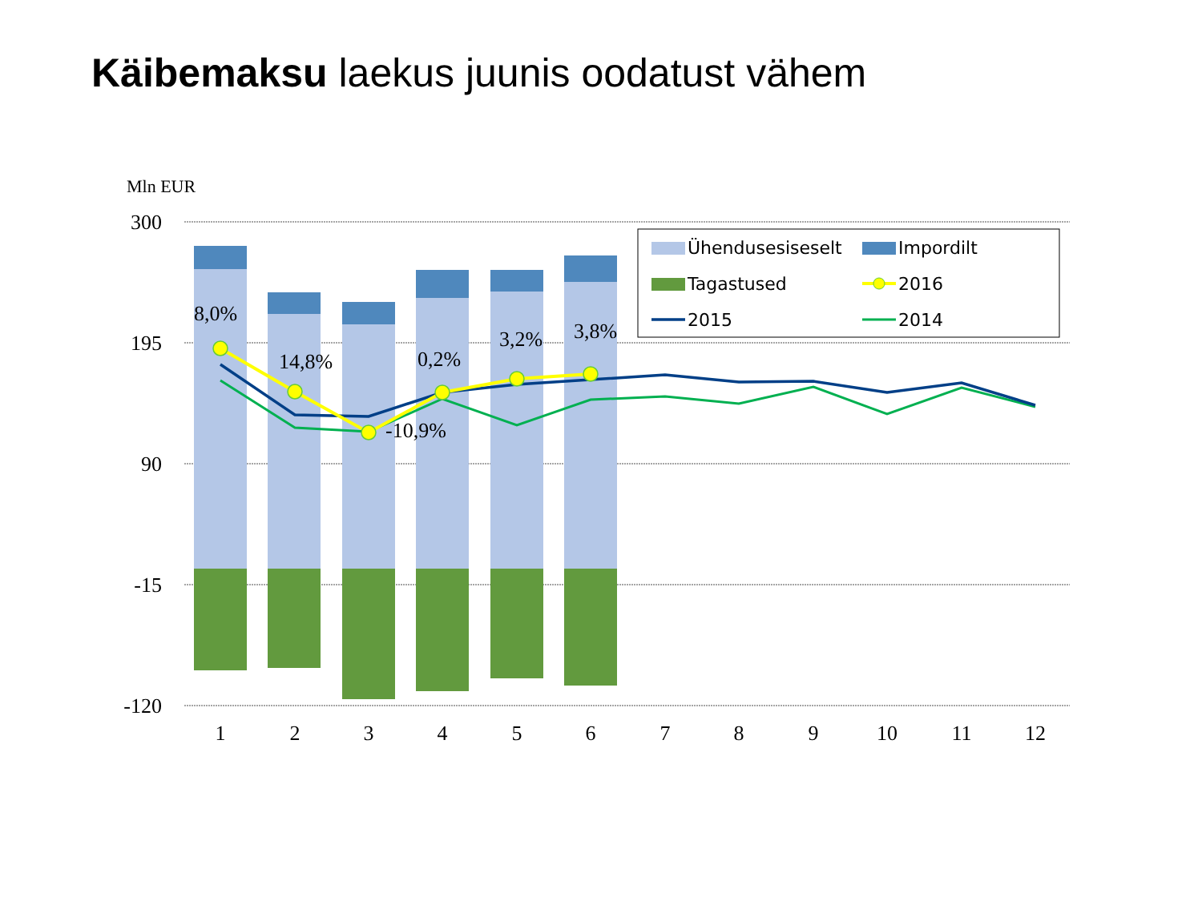Käibemaksu laekus juunis oodatust vähem
Mln EUR
300
195
90
-15
-120
8,0%
14,8%
-10,9%
0,2%
3,2%
3,8%
1
2
3
4
5
6
7
8
9
10
11
12
Ühendusesiseselt
Impordilt
Tagastused
2016
2015
2014